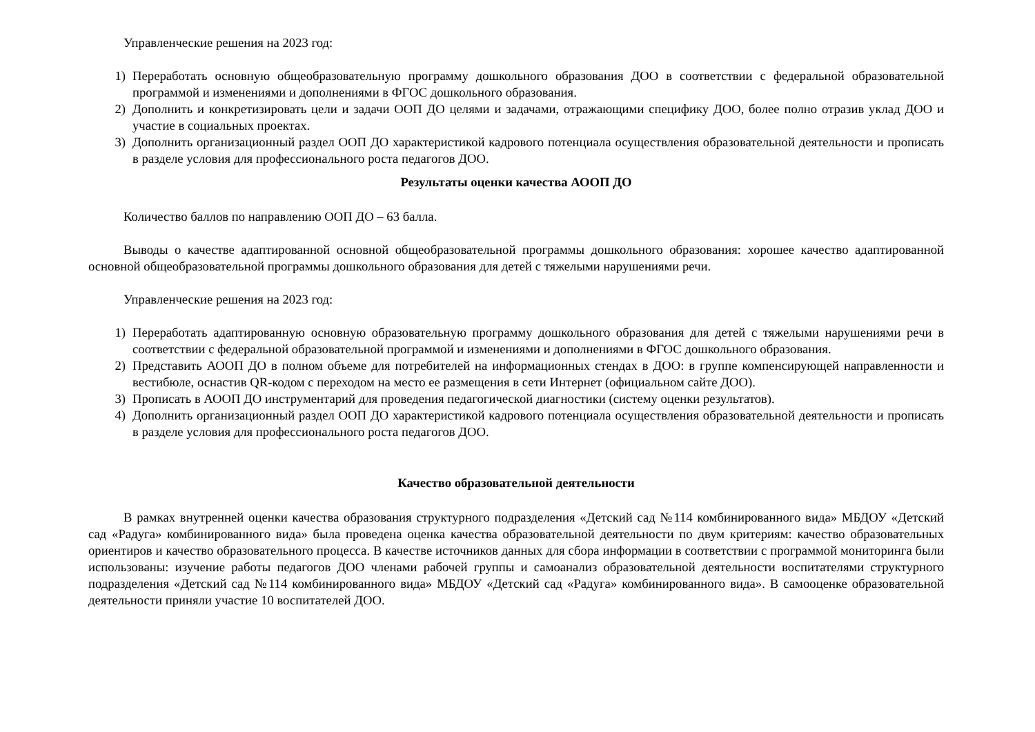Управленческие решения на 2023 год:
1) Переработать основную общеобразовательную программу дошкольного образования ДОО в соответствии с федеральной образовательной программой и изменениями и дополнениями в ФГОС дошкольного образования.
2) Дополнить и конкретизировать цели и задачи ООП ДО целями и задачами, отражающими специфику ДОО, более полно отразив уклад ДОО и участие в социальных проектах.
3) Дополнить организационный раздел ООП ДО характеристикой кадрового потенциала осуществления образовательной деятельности и прописать в разделе условия для профессионального роста педагогов ДОО.
Результаты оценки качества АООП ДО
Количество баллов по направлению ООП ДО – 63 балла.
Выводы о качестве адаптированной основной общеобразовательной программы дошкольного образования: хорошее качество адаптированной основной общеобразовательной программы дошкольного образования для детей с тяжелыми нарушениями речи.
Управленческие решения на 2023 год:
1) Переработать адаптированную основную образовательную программу дошкольного образования для детей с тяжелыми нарушениями речи в соответствии с федеральной образовательной программой и изменениями и дополнениями в ФГОС дошкольного образования.
2) Представить АООП ДО в полном объеме для потребителей на информационных стендах в ДОО: в группе компенсирующей направленности и вестибюле, оснастив QR-кодом с переходом на место ее размещения в сети Интернет (официальном сайте ДОО).
3) Прописать в АООП ДО инструментарий для проведения педагогической диагностики (систему оценки результатов).
4) Дополнить организационный раздел ООП ДО характеристикой кадрового потенциала осуществления образовательной деятельности и прописать в разделе условия для профессионального роста педагогов ДОО.
Качество образовательной деятельности
В рамках внутренней оценки качества образования структурного подразделения «Детский сад №114 комбинированного вида» МБДОУ «Детский сад «Радуга» комбинированного вида» была проведена оценка качества образовательной деятельности по двум критериям: качество образовательных ориентиров и качество образовательного процесса. В качестве источников данных для сбора информации в соответствии с программой мониторинга были использованы: изучение работы педагогов ДОО членами рабочей группы и самоанализ образовательной деятельности воспитателями структурного подразделения «Детский сад №114 комбинированного вида» МБДОУ «Детский сад «Радуга» комбинированного вида». В самооценке образовательной деятельности приняли участие 10 воспитателей ДОО.